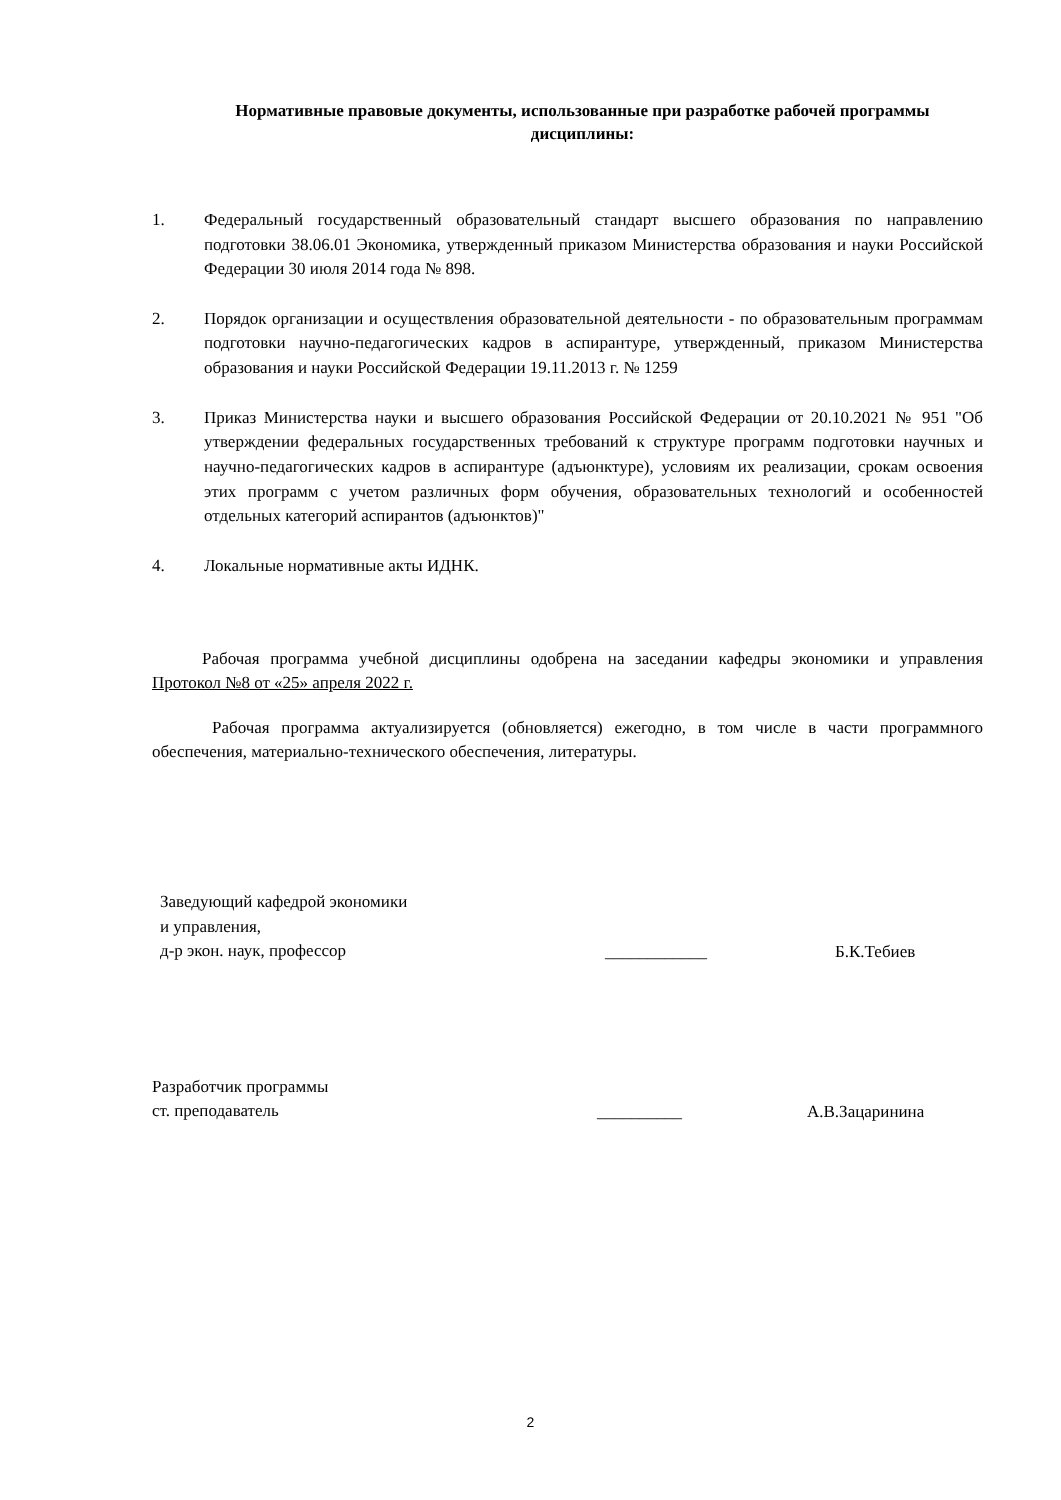Нормативные правовые документы, использованные при разработке рабочей программы дисциплины:
1. Федеральный государственный образовательный стандарт высшего образования по направлению подготовки 38.06.01 Экономика, утвержденный приказом Министерства образования и науки Российской Федерации 30 июля 2014 года № 898.
2. Порядок организации и осуществления образовательной деятельности - по образовательным программам подготовки научно-педагогических кадров в аспирантуре, утвержденный, приказом Министерства образования и науки Российской Федерации 19.11.2013 г. № 1259
3. Приказ Министерства науки и высшего образования Российской Федерации от 20.10.2021 № 951 "Об утверждении федеральных государственных требований к структуре программ подготовки научных и научно-педагогических кадров в аспирантуре (адъюнктуре), условиям их реализации, срокам освоения этих программ с учетом различных форм обучения, образовательных технологий и особенностей отдельных категорий аспирантов (адъюнктов)"
4. Локальные нормативные акты ИДНК.
Рабочая программа учебной дисциплины одобрена на заседании кафедры экономики и управления Протокол №8 от «25» апреля 2022 г.
Рабочая программа актуализируется (обновляется) ежегодно, в том числе в части программного обеспечения, материально-технического обеспечения, литературы.
Заведующий кафедрой экономики
и управления,
д-р экон. наук, профессор
____________ Б.К.Тебиев
Разработчик программы
ст. преподаватель
__________ А.В.Зацаринина
2